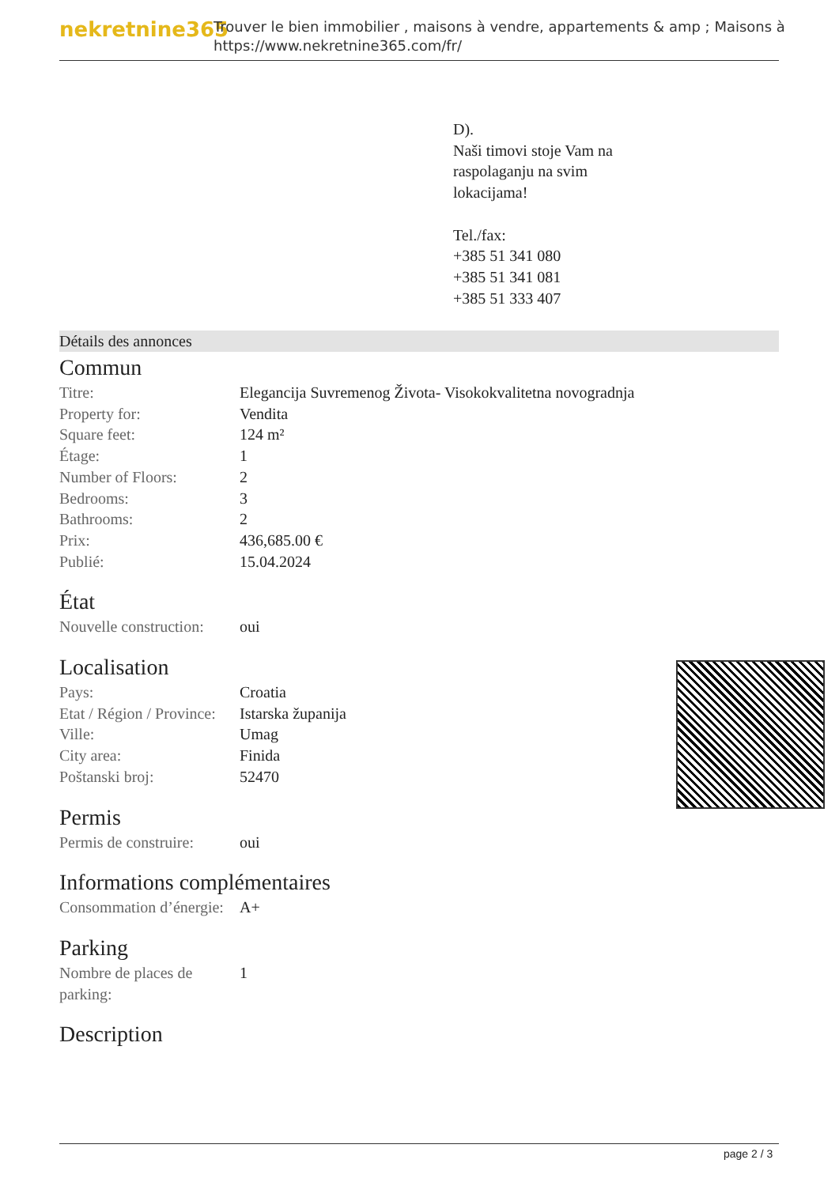nekretnine365
Trouver le bien immobilier , maisons à vendre, appartements & amp ; Maisons à
https://www.nekretnine365.com/fr/
D).
Naši timovi stoje Vam na
raspolaganju na svim
lokacijama!
Tel./fax:
+385 51 341 080
+385 51 341 081
+385 51 333 407
Détails des annonces
Commun
| Titre: | Elegancija Suvremenog Života- Visokokvalitetna novogradnja |
| Property for: | Vendita |
| Square feet: | 124 m² |
| Étage: | 1 |
| Number of Floors: | 2 |
| Bedrooms: | 3 |
| Bathrooms: | 2 |
| Prix: | 436,685.00 € |
| Publié: | 15.04.2024 |
État
| Nouvelle construction: | oui |
Localisation
| Pays: | Croatia |
| Etat / Région / Province: | Istarska županija |
| Ville: | Umag |
| City area: | Finida |
| Poštanski broj: | 52470 |
Permis
| Permis de construire: | oui |
Informations complémentaires
| Consommation d’énergie: | A+ |
Parking
| Nombre de places de parking: | 1 |
Description
page 2 / 3